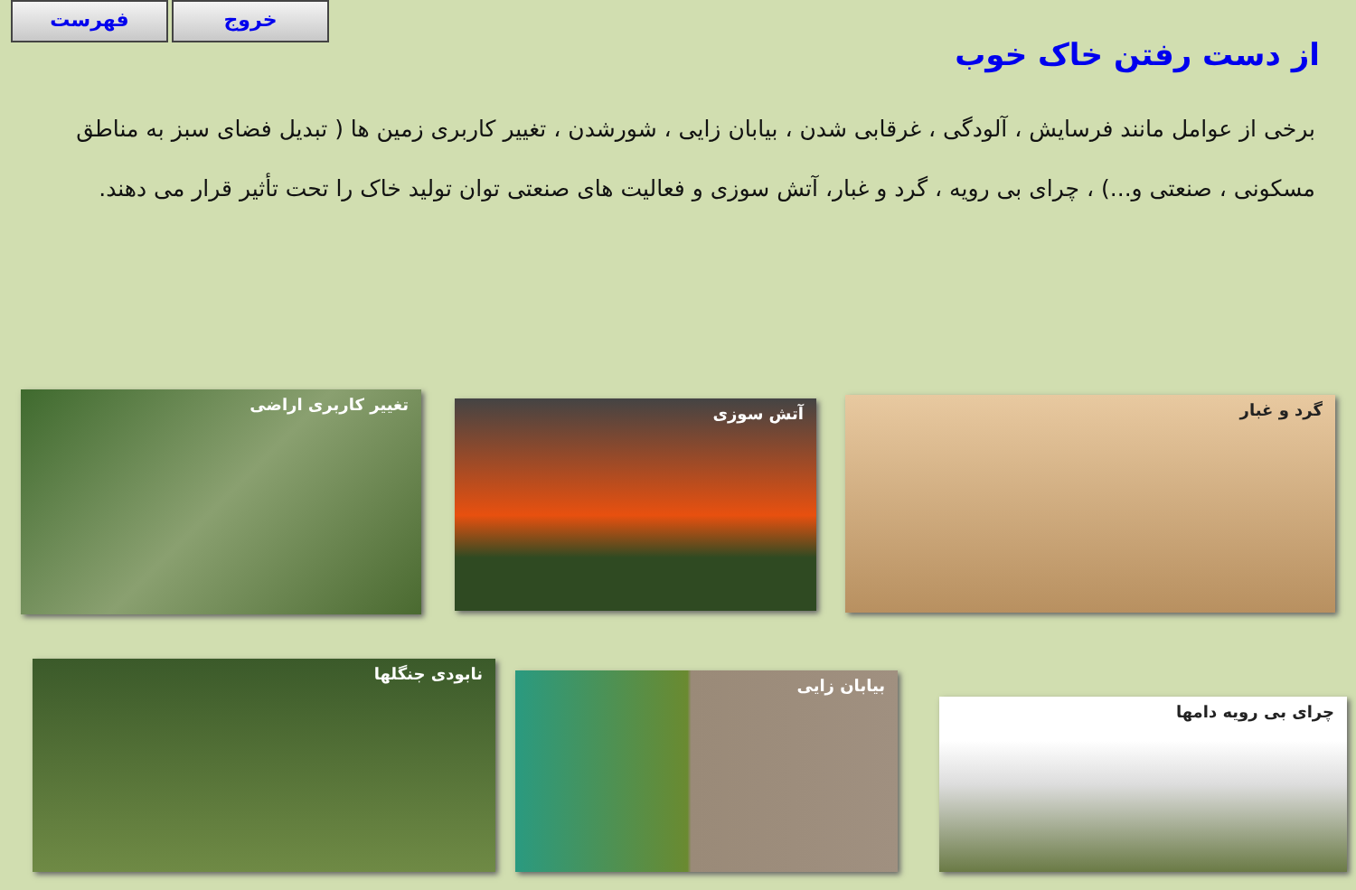فهرست خروج
از دست رفتن خاک خوب
برخی از عوامل مانند فرسایش ، آلودگی ، غرقابی شدن ، بیابان زایی ، شورشدن ، تغییر کاربری زمین ها ( تبدیل فضای سبز به مناطق مسکونی ، صنعتی و...) ، چرای بی رویه ، گرد و غبار، آتش سوزی و فعالیت های صنعتی توان تولید خاک را تحت تأثیر قرار می دهند.
گرد و غبار
آتش سوزی
تغییر کاربری اراضی
نابودی جنگلها
بیابان زایی
چرای بی رویه دامها